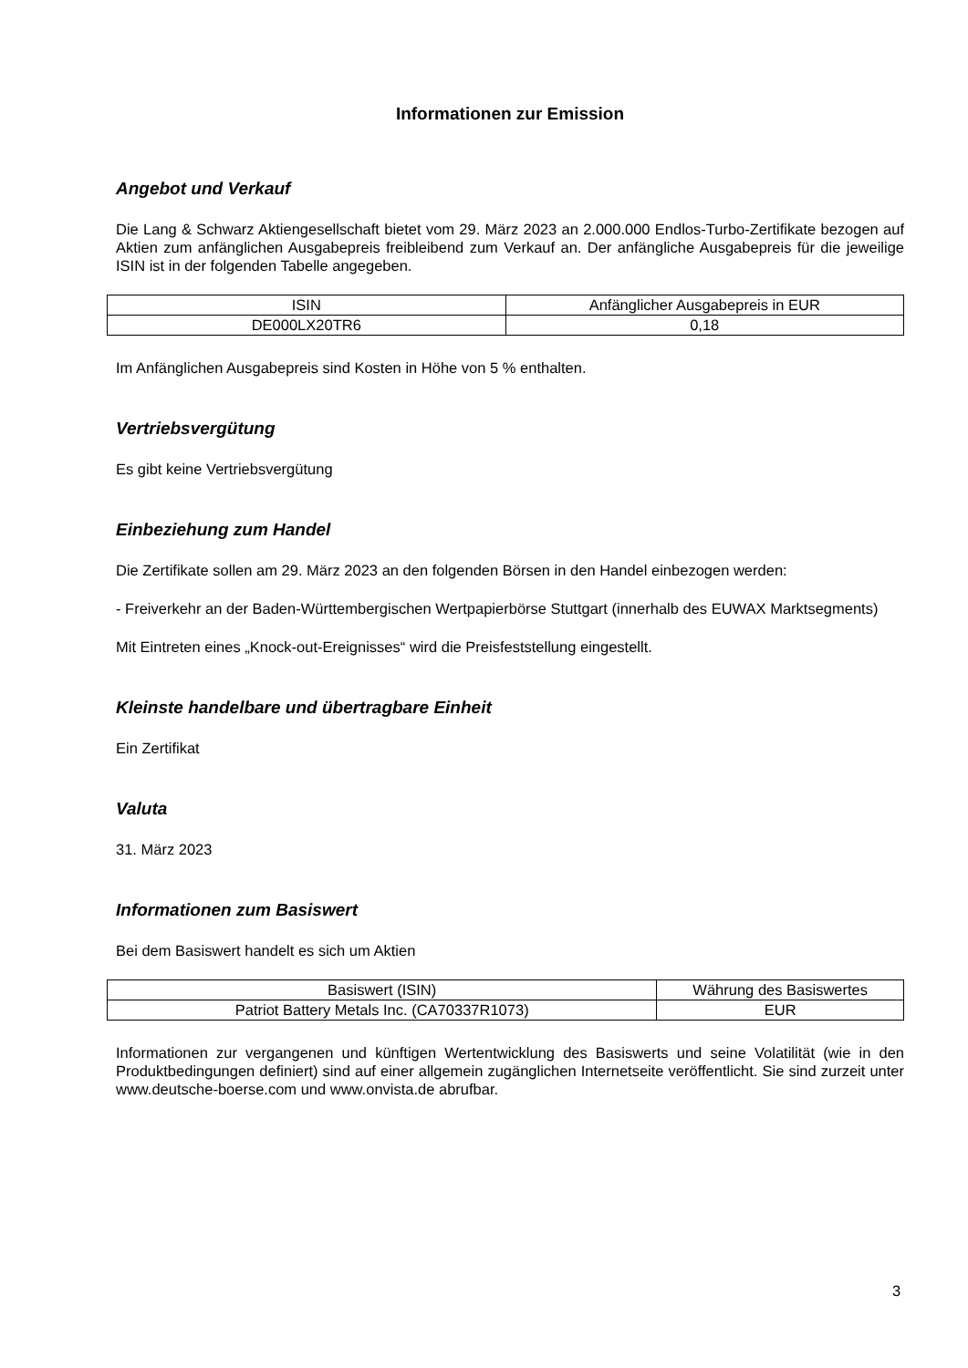Informationen zur Emission
Angebot und Verkauf
Die Lang & Schwarz Aktiengesellschaft bietet vom 29. März 2023 an 2.000.000 Endlos-Turbo-Zertifikate bezogen auf Aktien zum anfänglichen Ausgabepreis freibleibend zum Verkauf an. Der anfängliche Ausgabepreis für die jeweilige ISIN ist in der folgenden Tabelle angegeben.
| ISIN | Anfänglicher Ausgabepreis in EUR |
| --- | --- |
| DE000LX20TR6 | 0,18 |
Im Anfänglichen Ausgabepreis sind Kosten in Höhe von 5 % enthalten.
Vertriebsvergütung
Es gibt keine Vertriebsvergütung
Einbeziehung zum Handel
Die Zertifikate sollen am 29. März 2023 an den folgenden Börsen in den Handel einbezogen werden:
- Freiverkehr an der Baden-Württembergischen Wertpapierbörse Stuttgart (innerhalb des EUWAX Marktsegments)
Mit Eintreten eines „Knock-out-Ereignisses“ wird die Preisfeststellung eingestellt.
Kleinste handelbare und übertragbare Einheit
Ein Zertifikat
Valuta
31. März 2023
Informationen zum Basiswert
Bei dem Basiswert handelt es sich um Aktien
| Basiswert (ISIN) | Währung des Basiswertes |
| --- | --- |
| Patriot Battery Metals Inc. (CA70337R1073) | EUR |
Informationen zur vergangenen und künftigen Wertentwicklung des Basiswerts und seine Volatilität (wie in den Produktbedingungen definiert) sind auf einer allgemein zugänglichen Internetseite veröffentlicht. Sie sind zurzeit unter www.deutsche-boerse.com und www.onvista.de abrufbar.
3